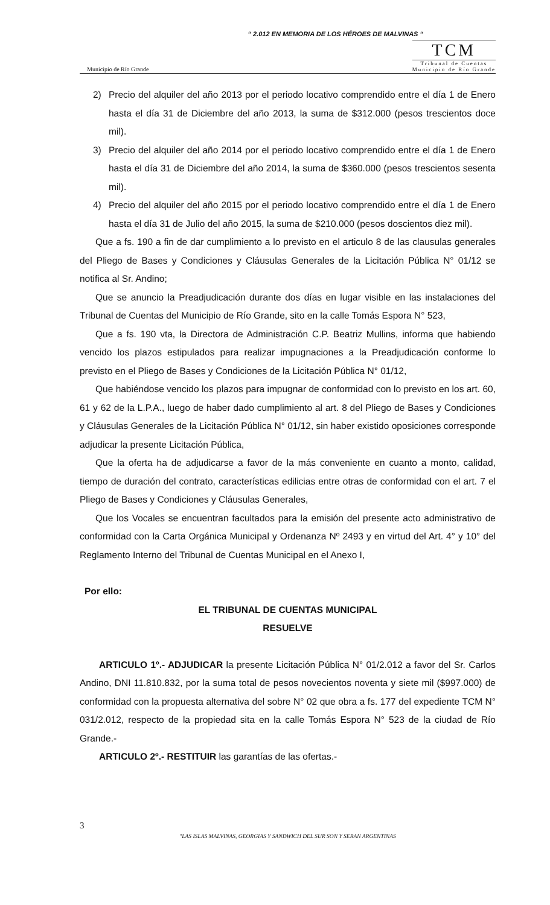“ 2.012 EN MEMORIA DE LOS HÉROES DE MALVINAS “
Municipio de Río Grande
TCM
Tribunal de Cuentas
Municipio de Río Grande
2) Precio del alquiler del año 2013 por el periodo locativo comprendido entre el día 1 de Enero hasta el día 31 de Diciembre del año 2013, la suma de $312.000 (pesos trescientos doce mil).
3) Precio del alquiler del año 2014 por el periodo locativo comprendido entre el día 1 de Enero hasta el día 31 de Diciembre del año 2014, la suma de $360.000 (pesos trescientos sesenta mil).
4) Precio del alquiler del año 2015 por el periodo locativo comprendido entre el día 1 de Enero hasta el día 31 de Julio del año 2015, la suma de $210.000 (pesos doscientos diez mil).
Que a fs. 190 a fin de dar cumplimiento a lo previsto en el articulo 8 de las clausulas generales del Pliego de Bases y Condiciones y Cláusulas Generales de la Licitación Pública N° 01/12 se notifica al Sr. Andino;
Que se anuncio la Preadjudicación durante dos días en lugar visible en las instalaciones del Tribunal de Cuentas del Municipio de Río Grande, sito en la calle Tomás Espora N° 523,
Que a fs. 190 vta, la Directora de Administración C.P. Beatriz Mullins, informa que habiendo vencido los plazos estipulados para realizar impugnaciones a la Preadjudicación conforme lo previsto en el Pliego de Bases y Condiciones de la Licitación Pública N° 01/12,
Que habiéndose vencido los plazos para impugnar de conformidad con lo previsto en los art. 60, 61 y 62 de la L.P.A., luego de haber dado cumplimiento al art. 8 del Pliego de Bases y Condiciones y Cláusulas Generales de la Licitación Pública N° 01/12, sin haber existido oposiciones corresponde adjudicar la presente Licitación Pública,
Que la oferta ha de adjudicarse a favor de la más conveniente en cuanto a monto, calidad, tiempo de duración del contrato, características edilicias entre otras de conformidad con el art. 7 el Pliego de Bases y Condiciones y Cláusulas Generales,
Que los Vocales se encuentran facultados para la emisión del presente acto administrativo de conformidad con la Carta Orgánica Municipal y Ordenanza Nº 2493 y en virtud del Art. 4° y 10° del Reglamento Interno del Tribunal de Cuentas Municipal en el Anexo I,
Por ello:
EL TRIBUNAL DE CUENTAS MUNICIPAL
RESUELVE
ARTICULO 1º.- ADJUDICAR la presente Licitación Pública N° 01/2.012 a favor del Sr. Carlos Andino, DNI 11.810.832, por la suma total de pesos novecientos noventa y siete mil ($997.000) de conformidad con la propuesta alternativa del sobre N° 02 que obra a fs. 177 del expediente TCM N° 031/2.012, respecto de la propiedad sita en la calle Tomás Espora N° 523 de la ciudad de Río Grande.-
ARTICULO 2º.- RESTITUIR las garantías de las ofertas.-
3
"LAS ISLAS MALVINAS, GEORGIAS Y SANDWICH DEL SUR SON Y SERAN ARGENTINAS